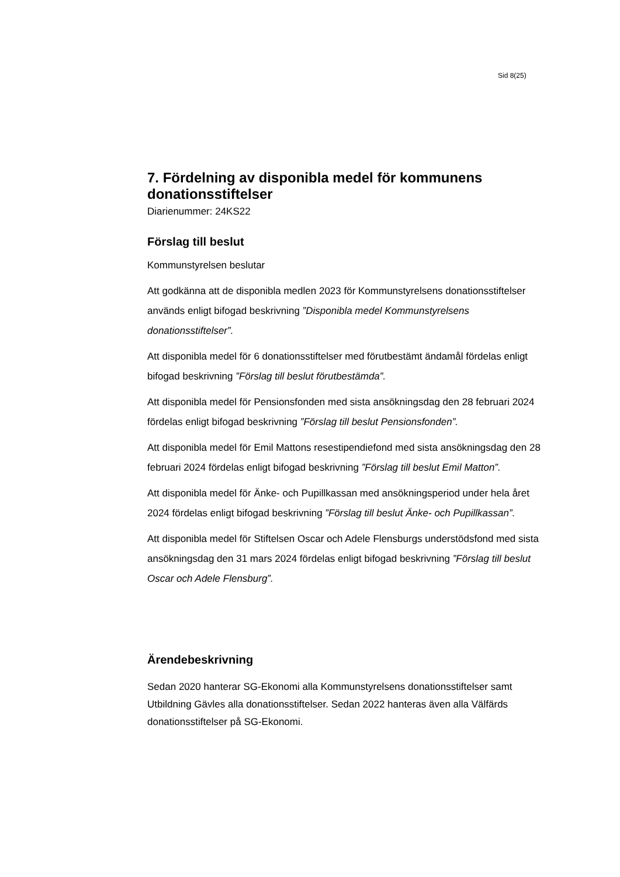Sid 8(25)
7. Fördelning av disponibla medel för kommunens donationsstiftelser
Diarienummer: 24KS22
Förslag till beslut
Kommunstyrelsen beslutar
Att godkänna att de disponibla medlen 2023 för Kommunstyrelsens donationsstiftelser används enligt bifogad beskrivning ”Disponibla medel Kommunstyrelsens donationsstiftelser”.
Att disponibla medel för 6 donationsstiftelser med förutbestämt ändamål fördelas enligt bifogad beskrivning ”Förslag till beslut förutbestämda”.
Att disponibla medel för Pensionsfonden med sista ansökningsdag den 28 februari 2024 fördelas enligt bifogad beskrivning ”Förslag till beslut Pensionsfonden”.
Att disponibla medel för Emil Mattons resestipendiefond med sista ansökningsdag den 28 februari 2024 fördelas enligt bifogad beskrivning ”Förslag till beslut Emil Matton”.
Att disponibla medel för Änke- och Pupillkassan med ansökningsperiod under hela året 2024 fördelas enligt bifogad beskrivning ”Förslag till beslut Änke- och Pupillkassan”.
Att disponibla medel för Stiftelsen Oscar och Adele Flensburgs understödsfond med sista ansökningsdag den 31 mars 2024 fördelas enligt bifogad beskrivning ”Förslag till beslut Oscar och Adele Flensburg”.
Ärendebeskrivning
Sedan 2020 hanterar SG-Ekonomi alla Kommunstyrelsens donationsstiftelser samt Utbildning Gävles alla donationsstiftelser. Sedan 2022 hanteras även alla Välfärds donationsstiftelser på SG-Ekonomi.